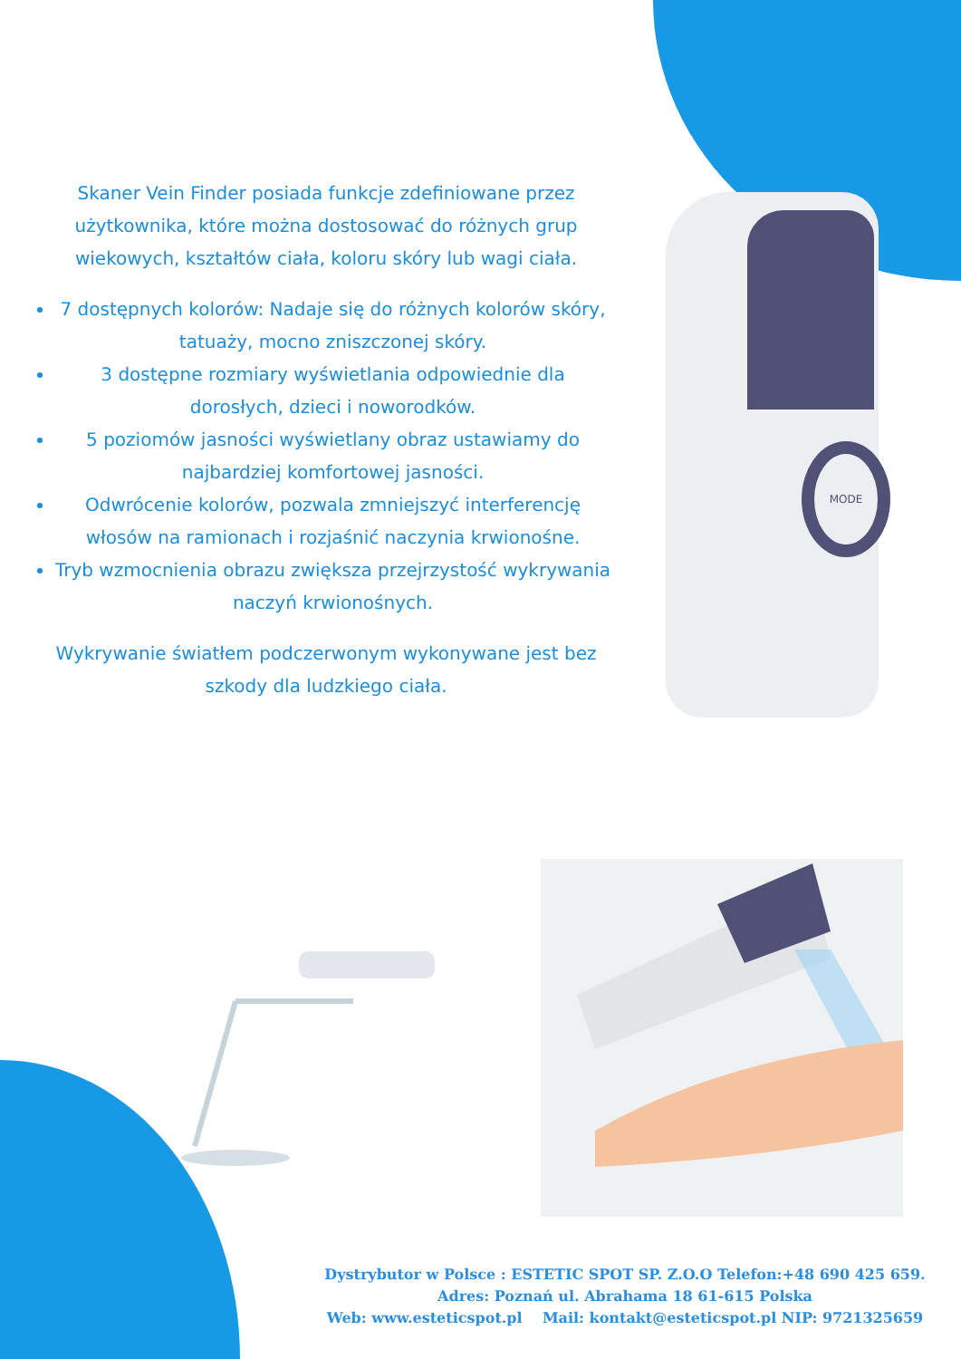Skaner Vein Finder posiada funkcje zdefiniowane przez użytkownika, które można dostosować do różnych grup wiekowych, kształtów ciała, koloru skóry lub wagi ciała.
7 dostępnych kolorów: Nadaje się do różnych kolorów skóry, tatuaży, mocno zniszczonej skóry.
3 dostępne rozmiary wyświetlania odpowiednie dla dorosłych, dzieci i noworodków.
5 poziomów jasności wyświetlany obraz ustawiamy do najbardziej komfortowej jasności.
Odwrócenie kolorów, pozwala zmniejszyć interferencję włosów na ramionach i rozjaśnić naczynia krwionośne.
Tryb wzmocnienia obrazu zwiększa przejrzystość wykrywania naczyń krwionośnych.
Wykrywanie światłem podczerwonym wykonywane jest bez szkody dla ludzkiego ciała.
MODE
Dystrybutor w Polsce : ESTETIC SPOT SP. Z.O.O Telefon:+48 690 425 659.
Adres: Poznań ul. Abrahama 18 61-615 Polska
Web: www.esteticspot.pl Mail: kontakt@esteticspot.pl NIP: 9721325659